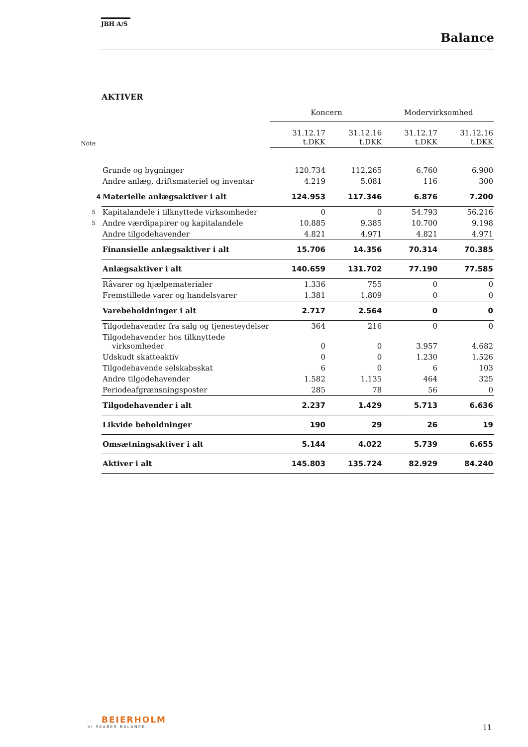JBH A/S
Balance
AKTIVER
| | | Koncern | | Modervirksomhed | |
| Note | | 31.12.17 t.DKK | 31.12.16 t.DKK | 31.12.17 t.DKK | 31.12.16 t.DKK |
| | Grunde og bygninger | 120.734 | 112.265 | 6.760 | 6.900 |
| | Andre anlæg, driftsmateriel og inventar | 4.219 | 5.081 | 116 | 300 |
| 4 | Materielle anlægsaktiver i alt | 124.953 | 117.346 | 6.876 | 7.200 |
| 5 | Kapitalandele i tilknyttede virksomheder | 0 | 0 | 54.793 | 56.216 |
| 5 | Andre værdipapirer og kapitalandele | 10.885 | 9.385 | 10.700 | 9.198 |
| | Andre tilgodehavender | 4.821 | 4.971 | 4.821 | 4.971 |
| | Finansielle anlægsaktiver i alt | 15.706 | 14.356 | 70.314 | 70.385 |
| | Anlægsaktiver i alt | 140.659 | 131.702 | 77.190 | 77.585 |
| | Råvarer og hjælpematerialer | 1.336 | 755 | 0 | 0 |
| | Fremstillede varer og handelsvarer | 1.381 | 1.809 | 0 | 0 |
| | Varebeholdninger i alt | 2.717 | 2.564 | 0 | 0 |
| | Tilgodehavender fra salg og tjenesteydelser | 364 | 216 | 0 | 0 |
| | Tilgodehavender hos tilknyttede virksomheder | 0 | 0 | 3.957 | 4.682 |
| | Udskudt skatteaktiv | 0 | 0 | 1.230 | 1.526 |
| | Tilgodehavende selskabsskat | 6 | 0 | 6 | 103 |
| | Andre tilgodehavender | 1.582 | 1.135 | 464 | 325 |
| | Periodeafgrænsningsposter | 285 | 78 | 56 | 0 |
| | Tilgodehavender i alt | 2.237 | 1.429 | 5.713 | 6.636 |
| | Likvide beholdninger | 190 | 29 | 26 | 19 |
| | Omsætningsaktiver i alt | 5.144 | 4.022 | 5.739 | 6.655 |
| | Aktiver i alt | 145.803 | 135.724 | 82.929 | 84.240 |
BEIERHOLM
VI SKABER BALANCE
11